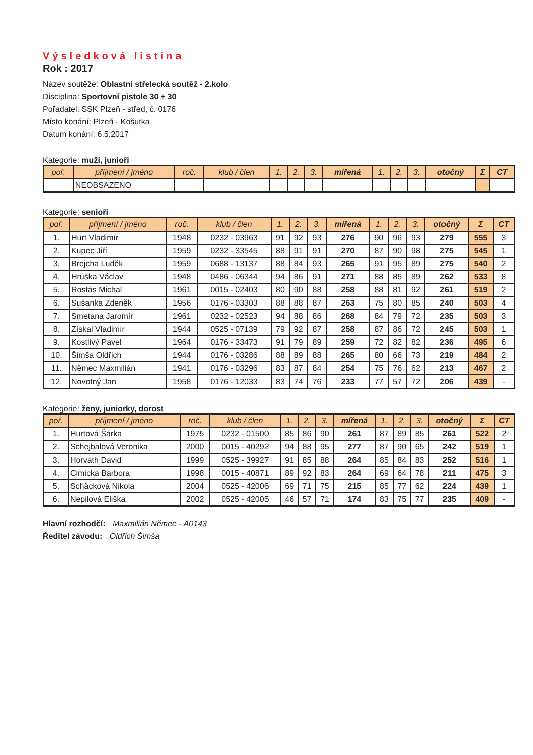Výsledková listina
Rok : 2017
Název soutěže: Oblastní střelecká soutěž - 2.kolo
Disciplina: Sportovní pistole 30 + 30
Pořadatel: SSK Plzeň - střed, č. 0176
Místo konání: Plzeň - Košutka
Datum konání: 6.5.2017
Kategorie: muži, junioři
| poř. | příjmení / jméno | roč. | klub / člen | 1. | 2. | 3. | mířená | 1. | 2. | 3. | otočný | Σ | CT |
| --- | --- | --- | --- | --- | --- | --- | --- | --- | --- | --- | --- | --- | --- |
| | NEOBSAZENO | | | | | | | | | | | | |
Kategorie: senioři
| poř. | příjmení / jméno | roč. | klub / člen | 1. | 2. | 3. | mířená | 1. | 2. | 3. | otočný | Σ | CT |
| --- | --- | --- | --- | --- | --- | --- | --- | --- | --- | --- | --- | --- | --- |
| 1. | Hurt Vladimír | 1948 | 0232 - 03963 | 91 | 92 | 93 | 276 | 90 | 96 | 93 | 279 | 555 | 3 |
| 2. | Kupec Jiří | 1959 | 0232 - 33545 | 88 | 91 | 91 | 270 | 87 | 90 | 98 | 275 | 545 | 1 |
| 3. | Brejcha Luděk | 1959 | 0688 - 13137 | 88 | 84 | 93 | 265 | 91 | 95 | 89 | 275 | 540 | 2 |
| 4. | Hruška Václav | 1948 | 0486 - 06344 | 94 | 86 | 91 | 271 | 88 | 85 | 89 | 262 | 533 | 8 |
| 5. | Rostás Michal | 1961 | 0015 - 02403 | 80 | 90 | 88 | 258 | 88 | 81 | 92 | 261 | 519 | 2 |
| 6. | Sušanka Zdeněk | 1956 | 0176 - 03303 | 88 | 88 | 87 | 263 | 75 | 80 | 85 | 240 | 503 | 4 |
| 7. | Smetana Jaromír | 1961 | 0232 - 02523 | 94 | 88 | 86 | 268 | 84 | 79 | 72 | 235 | 503 | 3 |
| 8. | Získal Vladimír | 1944 | 0525 - 07139 | 79 | 92 | 87 | 258 | 87 | 86 | 72 | 245 | 503 | 1 |
| 9. | Kostlivý Pavel | 1964 | 0176 - 33473 | 91 | 79 | 89 | 259 | 72 | 82 | 82 | 236 | 495 | 6 |
| 10. | Šimša Oldřich | 1944 | 0176 - 03286 | 88 | 89 | 88 | 265 | 80 | 66 | 73 | 219 | 484 | 2 |
| 11. | Němec Maxmilián | 1941 | 0176 - 03296 | 83 | 87 | 84 | 254 | 75 | 76 | 62 | 213 | 467 | 2 |
| 12. | Novotný Jan | 1958 | 0176 - 12033 | 83 | 74 | 76 | 233 | 77 | 57 | 72 | 206 | 439 | - |
Kategorie: ženy, juniorky, dorost
| poř. | příjmení / jméno | roč. | klub / člen | 1. | 2. | 3. | mířená | 1. | 2. | 3. | otočný | Σ | CT |
| --- | --- | --- | --- | --- | --- | --- | --- | --- | --- | --- | --- | --- | --- |
| 1. | Hurtová Šárka | 1975 | 0232 - 01500 | 85 | 86 | 90 | 261 | 87 | 89 | 85 | 261 | 522 | 2 |
| 2. | Schejbalová Veronika | 2000 | 0015 - 40292 | 94 | 88 | 95 | 277 | 87 | 90 | 65 | 242 | 519 | 1 |
| 3. | Horváth David | 1999 | 0525 - 39927 | 91 | 85 | 88 | 264 | 85 | 84 | 83 | 252 | 516 | 1 |
| 4. | Cimická Barbora | 1998 | 0015 - 40871 | 89 | 92 | 83 | 264 | 69 | 64 | 78 | 211 | 475 | 3 |
| 5. | Schäcková Nikola | 2004 | 0525 - 42006 | 69 | 71 | 75 | 215 | 85 | 77 | 62 | 224 | 439 | 1 |
| 6. | Nepilová Eliška | 2002 | 0525 - 42005 | 46 | 57 | 71 | 174 | 83 | 75 | 77 | 235 | 409 | - |
Hlavní rozhodčí: Maxmilián Němec - A0143
Ředitel závodu: Oldřich Šimša